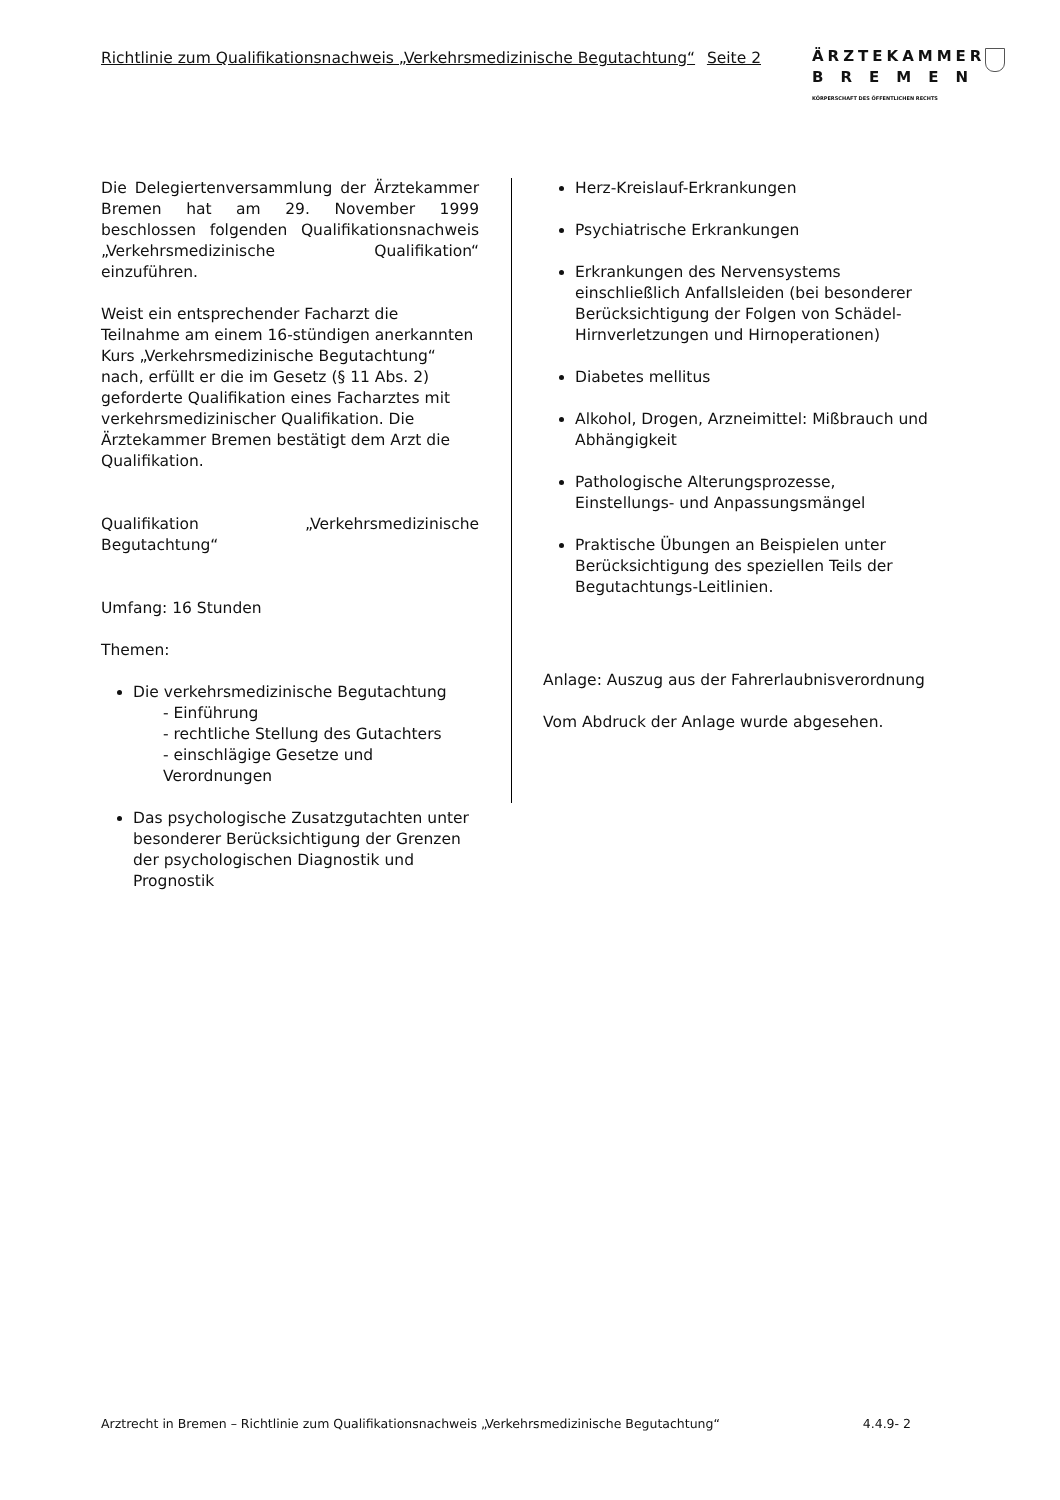Richtlinie zum Qualifikationsnachweis „Verkehrsmedizinische Begutachtung“Seite 2
ÄRZTEKAMMER
BREMEN
KÖRPERSCHAFT DES ÖFFENTLICHEN RECHTS
Die Delegiertenversammlung der Ärztekammer Bremen hat am 29. November 1999 beschlossen folgenden Qualifikationsnachweis „Verkehrsmedizinische Qualifikation“ einzuführen.
Weist ein entsprechender Facharzt die Teilnahme am einem 16-stündigen anerkannten Kurs „Verkehrsmedizinische Begutachtung“ nach, erfüllt er die im Gesetz (§ 11 Abs. 2) geforderte Qualifikation eines Facharztes mit verkehrsmedizinischer Qualifikation. Die Ärztekammer Bremen bestätigt dem Arzt die Qualifikation.
Qualifikation „Verkehrsmedizinische Begutachtung“
Umfang: 16 Stunden
Themen:
Die verkehrsmedizinische Begutachtung
- Einführung
- rechtliche Stellung des Gutachters
- einschlägige Gesetze und Verordnungen
Das psychologische Zusatzgutachten unter besonderer Berücksichtigung der Grenzen der psychologischen Diagnostik und Prognostik
Herz-Kreislauf-Erkrankungen
Psychiatrische Erkrankungen
Erkrankungen des Nervensystems einschließlich Anfallsleiden (bei besonderer Berücksichtigung der Folgen von Schädel-Hirnverletzungen und Hirnoperationen)
Diabetes mellitus
Alkohol, Drogen, Arzneimittel: Mißbrauch und Abhängigkeit
Pathologische Alterungsprozesse, Einstellungs- und Anpassungsmängel
Praktische Übungen an Beispielen unter Berücksichtigung des speziellen Teils der Begutachtungs-Leitlinien.
Anlage: Auszug aus der Fahrerlaubnisverordnung
Vom Abdruck der Anlage wurde abgesehen.
Arztrecht in Bremen – Richtlinie zum Qualifikationsnachweis „Verkehrsmedizinische Begutachtung“4.4.9- 2